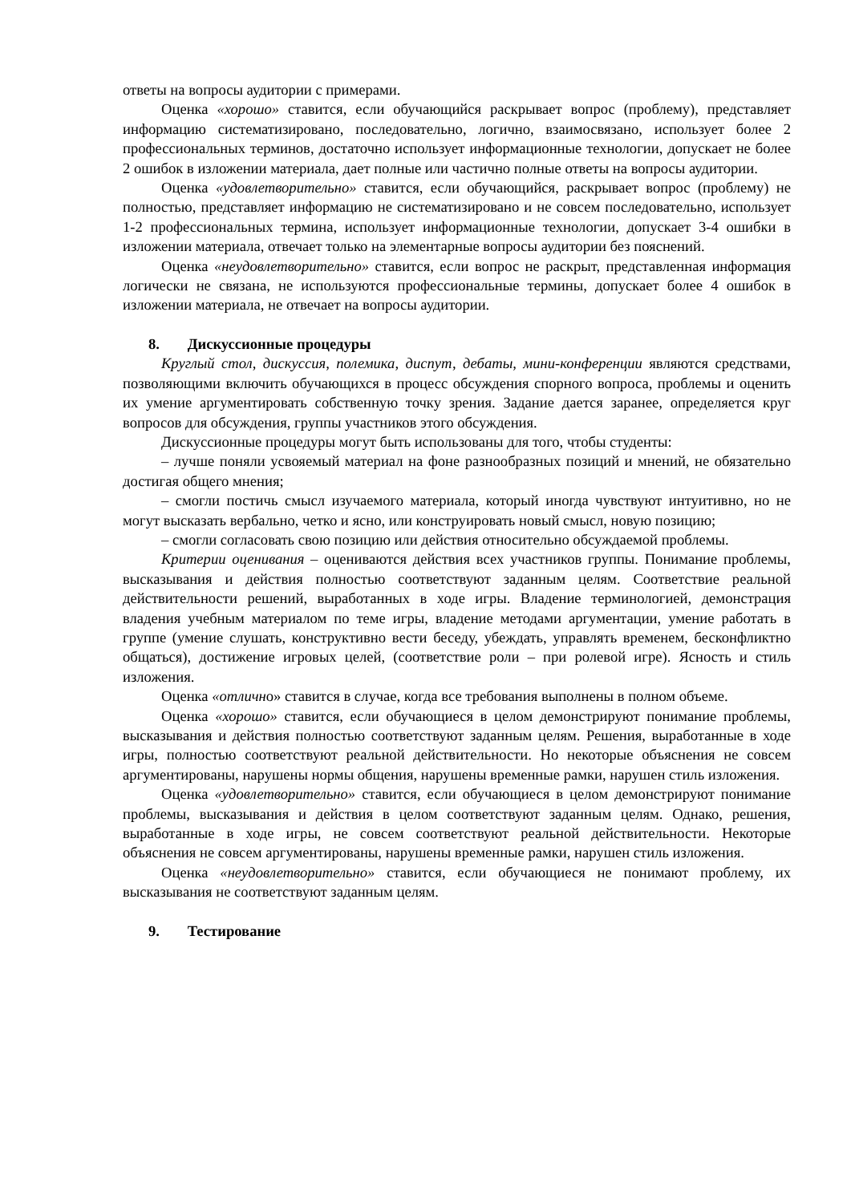ответы на вопросы аудитории с примерами.
Оценка «хорошо» ставится, если обучающийся раскрывает вопрос (проблему), представляет информацию систематизировано, последовательно, логично, взаимосвязано, использует более 2 профессиональных терминов, достаточно использует информационные технологии, допускает не более 2 ошибок в изложении материала, дает полные или частично полные ответы на вопросы аудитории.
Оценка «удовлетворительно» ставится, если обучающийся, раскрывает вопрос (проблему) не полностью, представляет информацию не систематизировано и не совсем последовательно, использует 1-2 профессиональных термина, использует информационные технологии, допускает 3-4 ошибки в изложении материала, отвечает только на элементарные вопросы аудитории без пояснений.
Оценка «неудовлетворительно» ставится, если вопрос не раскрыт, представленная информация логически не связана, не используются профессиональные термины, допускает более 4 ошибок в изложении материала, не отвечает на вопросы аудитории.
8. Дискуссионные процедуры
Круглый стол, дискуссия, полемика, диспут, дебаты, мини-конференции являются средствами, позволяющими включить обучающихся в процесс обсуждения спорного вопроса, проблемы и оценить их умение аргументировать собственную точку зрения. Задание дается заранее, определяется круг вопросов для обсуждения, группы участников этого обсуждения.
Дискуссионные процедуры могут быть использованы для того, чтобы студенты:
– лучше поняли усвояемый материал на фоне разнообразных позиций и мнений, не обязательно достигая общего мнения;
– смогли постичь смысл изучаемого материала, который иногда чувствуют интуитивно, но не могут высказать вербально, четко и ясно, или конструировать новый смысл, новую позицию;
– смогли согласовать свою позицию или действия относительно обсуждаемой проблемы.
Критерии оценивания – оцениваются действия всех участников группы. Понимание проблемы, высказывания и действия полностью соответствуют заданным целям. Соответствие реальной действительности решений, выработанных в ходе игры. Владение терминологией, демонстрация владения учебным материалом по теме игры, владение методами аргументации, умение работать в группе (умение слушать, конструктивно вести беседу, убеждать, управлять временем, бесконфликтно общаться), достижение игровых целей, (соответствие роли – при ролевой игре). Ясность и стиль изложения.
Оценка «отлично» ставится в случае, когда все требования выполнены в полном объеме.
Оценка «хорошо» ставится, если обучающиеся в целом демонстрируют понимание проблемы, высказывания и действия полностью соответствуют заданным целям. Решения, выработанные в ходе игры, полностью соответствуют реальной действительности. Но некоторые объяснения не совсем аргументированы, нарушены нормы общения, нарушены временные рамки, нарушен стиль изложения.
Оценка «удовлетворительно» ставится, если обучающиеся в целом демонстрируют понимание проблемы, высказывания и действия в целом соответствуют заданным целям. Однако, решения, выработанные в ходе игры, не совсем соответствуют реальной действительности. Некоторые объяснения не совсем аргументированы, нарушены временные рамки, нарушен стиль изложения.
Оценка «неудовлетворительно» ставится, если обучающиеся не понимают проблему, их высказывания не соответствуют заданным целям.
9. Тестирование